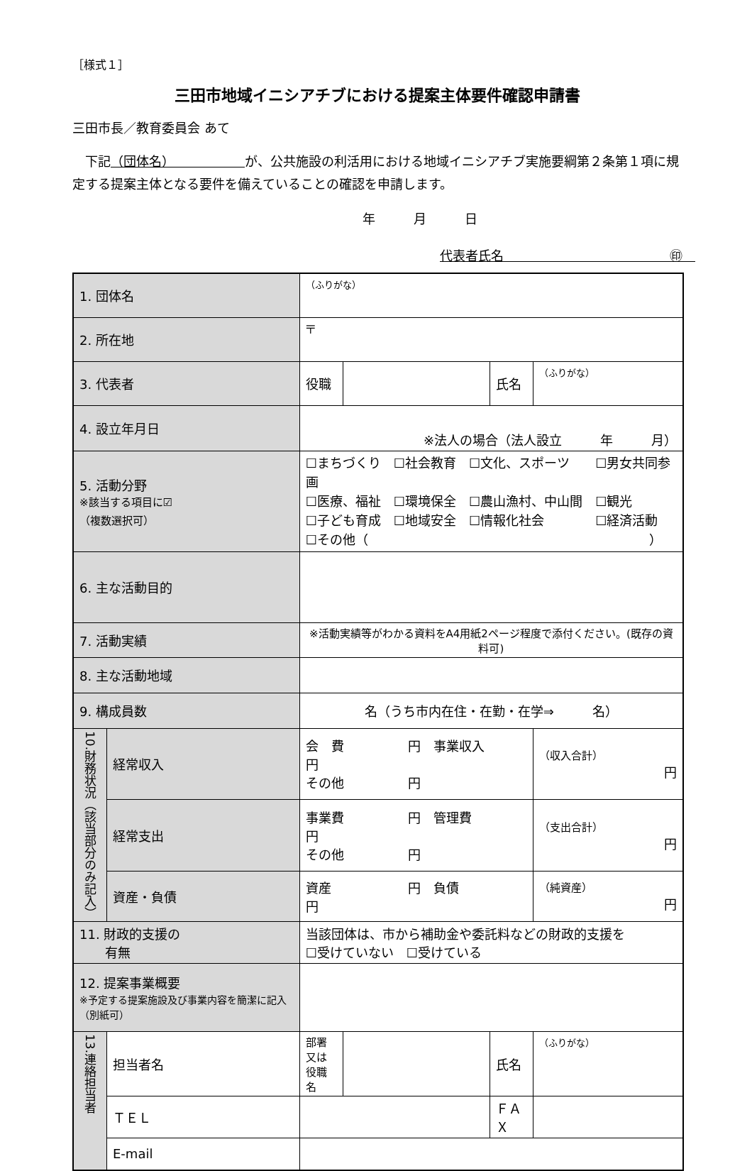［様式１］
三田市地域イニシアチブにおける提案主体要件確認申請書
三田市長／教育委員会 あて
　下記（団体名）　　　　　　が、公共施設の利活用における地域イニシアチブ実施要綱第２条第１項に規定する提案主体となる要件を備えていることの確認を申請します。
年　　　月　　　日
代表者氏名　　　　　　　　　　　　　㊞　
| 1. 団体名 | | （ふりがな） | | | |
| 2. 所在地 | | 〒 | | | |
| 3. 代表者 | | 役職 | | 氏名 | （ふりがな） |
| 4. 設立年月日 | | ※法人の場合（法人設立 年 月） | | | |
| 5. 活動分野 ※該当する項目に☑ （複数選択可） | | ☐まちづくり ☐社会教育 ☐文化、スポーツ ☐男女共同参画 ☐医療、福祉 ☐環境保全 ☐農山漁村、中山間 ☐観光 ☐子ども育成 ☐地域安全 ☐情報化社会 ☐経済活動 ☐その他（ ） | | | |
| 6. 主な活動目的 | | | | | |
| 7. 活動実績 | | ※活動実績等がわかる資料をA4用紙2ページ程度で添付ください。(既存の資料可) | | | |
| 8. 主な活動地域 | | | | | |
| 9. 構成員数 | | 名（うち市内在住・在勤・在学⇒ 名） | | | |
| 10.財務状況（該当部分のみ記入） | 経常収入 | 会 費 円 事業収入 円 その他 円 | | | （収入合計） 円 |
| | 経常支出 | 事業費 円 管理費 円 その他 円 | | | （支出合計） 円 |
| | 資産・負債 | 資産 円 負債 円 | | | （純資産） 円 |
| 11. 財政的支援の 有無 | | 当該団体は、市から補助金や委託料などの財政的支援を ☐受けていない ☐受けている | | | |
| 12. 提案事業概要 ※予定する提案施設及び事業内容を簡潔に記入（別紙可） | | | | | |
| 13.連絡担当者 | 担当者名 | 部署又は 役職名 | | 氏名 | （ふりがな） |
| | ＴＥＬ | | | ＦＡＸ | |
| | E-mail | | | | |